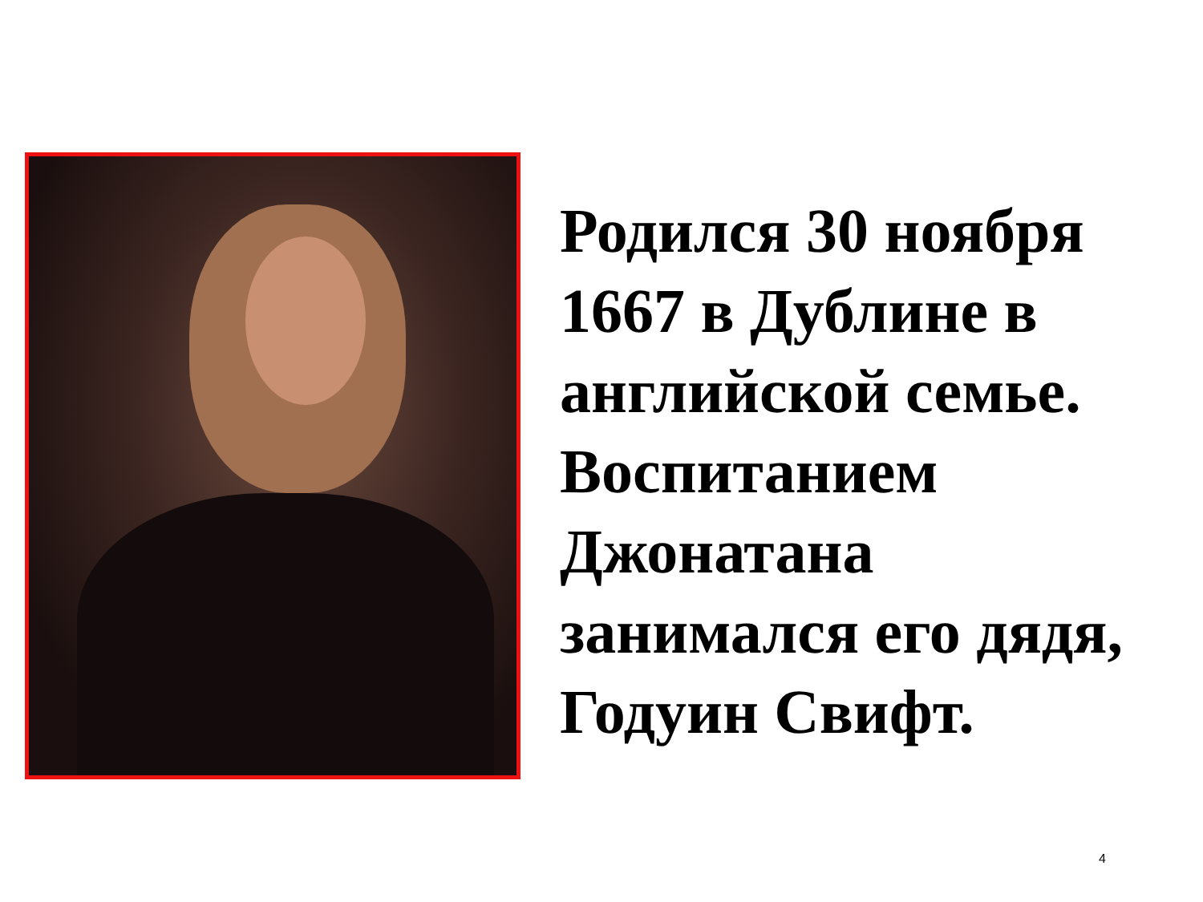Родился 30 ноября 1667 в Дублине в английской семье. Воспитанием Джонатана занимался его дядя, Годуин Свифт.
4